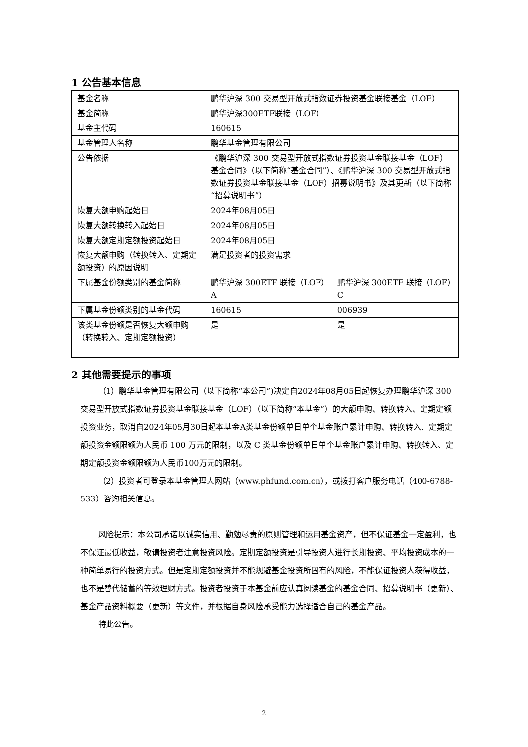1 公告基本信息
| 基金名称 | 鹏华沪深 300 交易型开放式指数证券投资基金联接基金（LOF） | |
| 基金简称 | 鹏华沪深300ETF联接（LOF） | |
| 基金主代码 | 160615 | |
| 基金管理人名称 | 鹏华基金管理有限公司 | |
| 公告依据 | 《鹏华沪深 300 交易型开放式指数证券投资基金联接基金（LOF）基金合同》（以下简称“基金合同”）、《鹏华沪深 300 交易型开放式指数证券投资基金联接基金（LOF）招募说明书》及其更新（以下简称“招募说明书”） | |
| 恢复大额申购起始日 | 2024年08月05日 | |
| 恢复大额转换转入起始日 | 2024年08月05日 | |
| 恢复大额定期定额投资起始日 | 2024年08月05日 | |
| 恢复大额申购（转换转入、定期定额投资）的原因说明 | 满足投资者的投资需求 | |
| 下属基金份额类别的基金简称 | 鹏华沪深 300ETF 联接（LOF）A | 鹏华沪深 300ETF 联接（LOF）C |
| 下属基金份额类别的基金代码 | 160615 | 006939 |
| 该类基金份额是否恢复大额申购（转换转入、定期定额投资） | 是 | 是 |
2 其他需要提示的事项
（1）鹏华基金管理有限公司（以下简称“本公司”)决定自2024年08月05日起恢复办理鹏华沪深 300 交易型开放式指数证券投资基金联接基金（LOF）（以下简称“本基金”）的大额申购、转换转入、定期定额投资业务，取消自2024年05月30日起本基金A类基金份额单日单个基金账户累计申购、转换转入、定期定额投资金额限额为人民币 100 万元的限制，以及 C 类基金份额单日单个基金账户累计申购、转换转入、定期定额投资金额限额为人民币100万元的限制。
（2）投资者可登录本基金管理人网站（www.phfund.com.cn），或拨打客户服务电话（400-6788-533）咨询相关信息。
风险提示：本公司承诺以诚实信用、勤勉尽责的原则管理和运用基金资产，但不保证基金一定盈利，也不保证最低收益，敬请投资者注意投资风险。定期定额投资是引导投资人进行长期投资、平均投资成本的一种简单易行的投资方式。但是定期定额投资并不能规避基金投资所固有的风险，不能保证投资人获得收益，也不是替代储蓄的等效理财方式。投资者投资于本基金前应认真阅读基金的基金合同、招募说明书（更新）、基金产品资料概要（更新）等文件，并根据自身风险承受能力选择适合自己的基金产品。
特此公告。
2